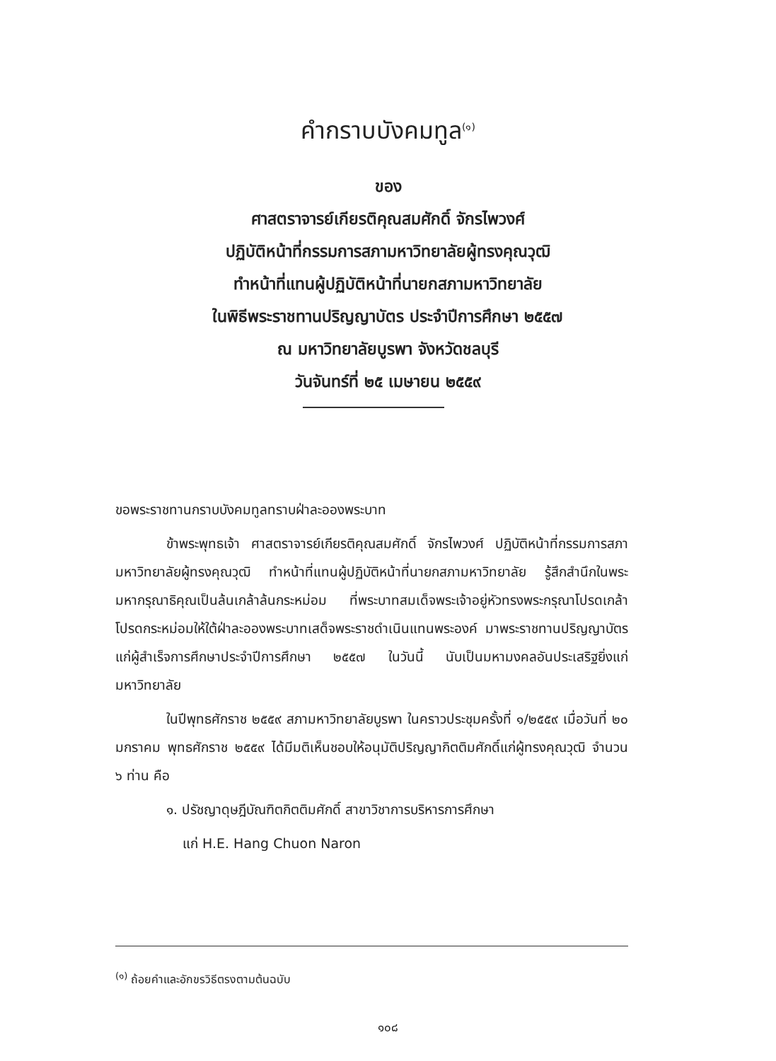คำกราบบังคมทูล<sup>(๑)</sup>
ของ
ศาสตราจารย์เกียรติคุณสมศักดิ์ จักรไพวงศ์
ปฏิบัติหน้าที่กรรมการสภามหาวิทยาลัยผู้ทรงคุณวุฒิ
ทำหน้าที่แทนผู้ปฏิบัติหน้าที่นายกสภามหาวิทยาลัย
ในพิธีพระราชทานปริญญาบัตร ประจำปีการศึกษา ๒๕๕๗
ณ มหาวิทยาลัยบูรพา จังหวัดชลบุรี
วันจันทร์ที่ ๒๕ เมษายน ๒๕๕๙
ขอพระราชทานกราบบังคมทูลทราบฝ่าละอองพระบาท
ข้าพระพุทธเจ้า ศาสตราจารย์เกียรติคุณสมศักดิ์ จักรไพวงศ์ ปฏิบัติหน้าที่กรรมการสภามหาวิทยาลัยผู้ทรงคุณวุฒิ ทำหน้าที่แทนผู้ปฏิบัติหน้าที่นายกสภามหาวิทยาลัย รู้สึกสำนึกในพระมหากรุณาธิคุณเป็นล้นเกล้าล้นกระหม่อม ที่พระบาทสมเด็จพระเจ้าอยู่หัวทรงพระกรุณาโปรดเกล้าโปรดกระหม่อมให้ใต้ฝ่าละอองพระบาทเสด็จพระราชดำเนินแทนพระองค์ มาพระราชทานปริญญาบัตรแก่ผู้สำเร็จการศึกษาประจำปีการศึกษา ๒๕๕๗ ในวันนี้ นับเป็นมหามงคลอันประเสริฐยิ่งแก่มหาวิทยาลัย
ในปีพุทธศักราช ๒๕๕๙ สภามหาวิทยาลัยบูรพา ในคราวประชุมครั้งที่ ๑/๒๕๕๙ เมื่อวันที่ ๒๐ มกราคม พุทธศักราช ๒๕๕๙ ได้มีมติเห็นชอบให้อนุมัติปริญญากิตติมศักดิ์แก่ผู้ทรงคุณวุฒิ จำนวน ๖ ท่าน คือ
๑. ปรัชญาดุษฎีบัณฑิตกิตติมศักดิ์ สาขาวิชาการบริหารการศึกษา
แก่ H.E. Hang Chuon Naron
<sup>(๑)</sup> ถ้อยคำและอักขรวิธีตรงตามต้นฉบับ
๑๐๘